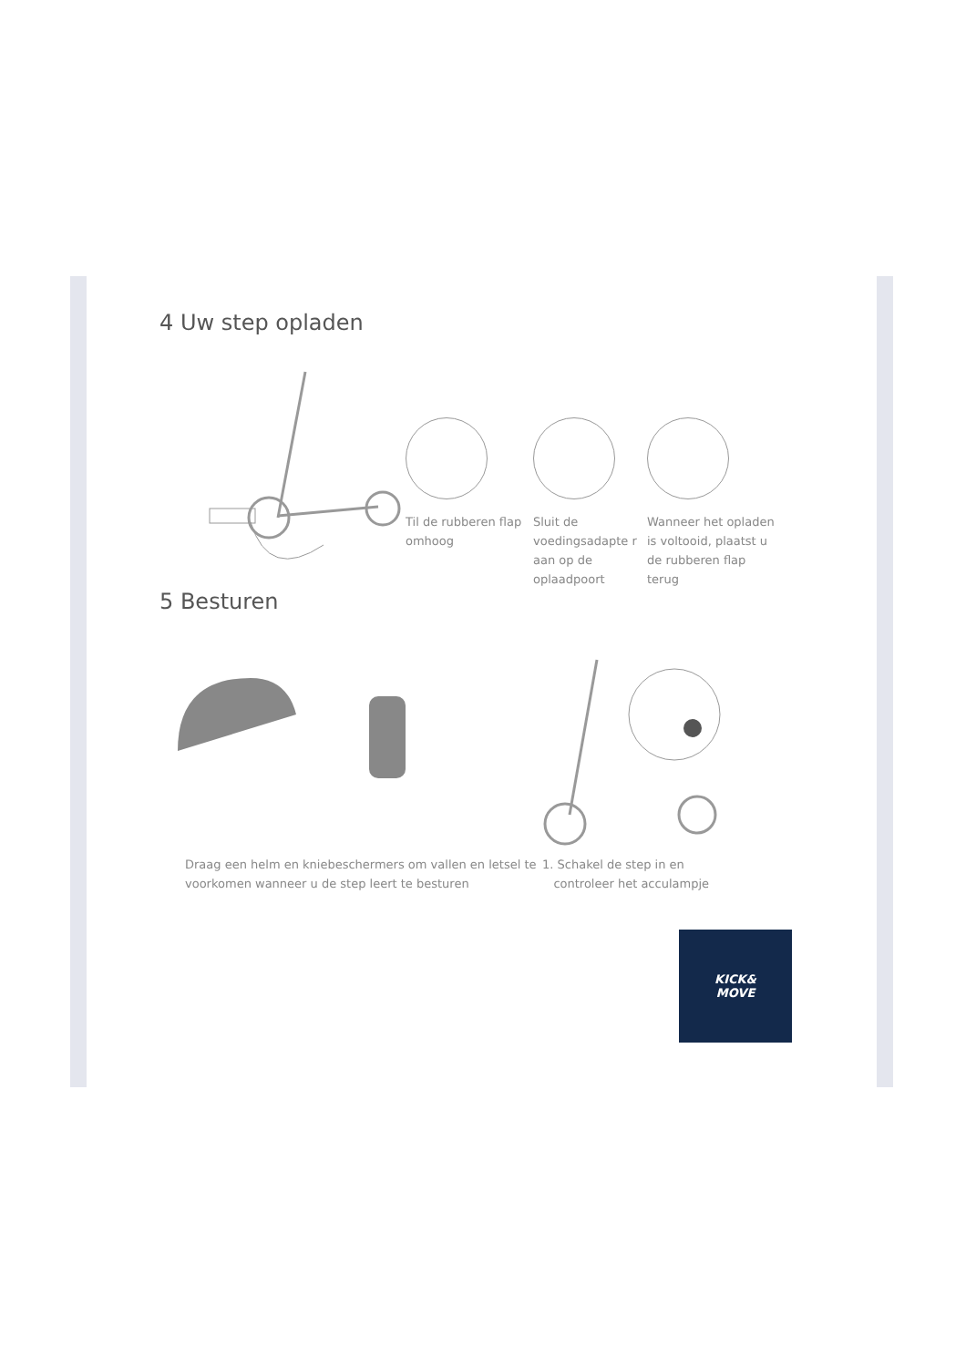4 Uw step opladen
Til de rubberen flap omhoog
Sluit de voedingsadapte r aan op de oplaadpoort
Wanneer het opladen is voltooid, plaatst u de rubberen flap terug
5 Besturen
Draag een helm en kniebeschermers om vallen en letsel te voorkomen wanneer u de step leert te besturen
1. Schakel de step in en
controleer het acculampje
KICK&
MOVE